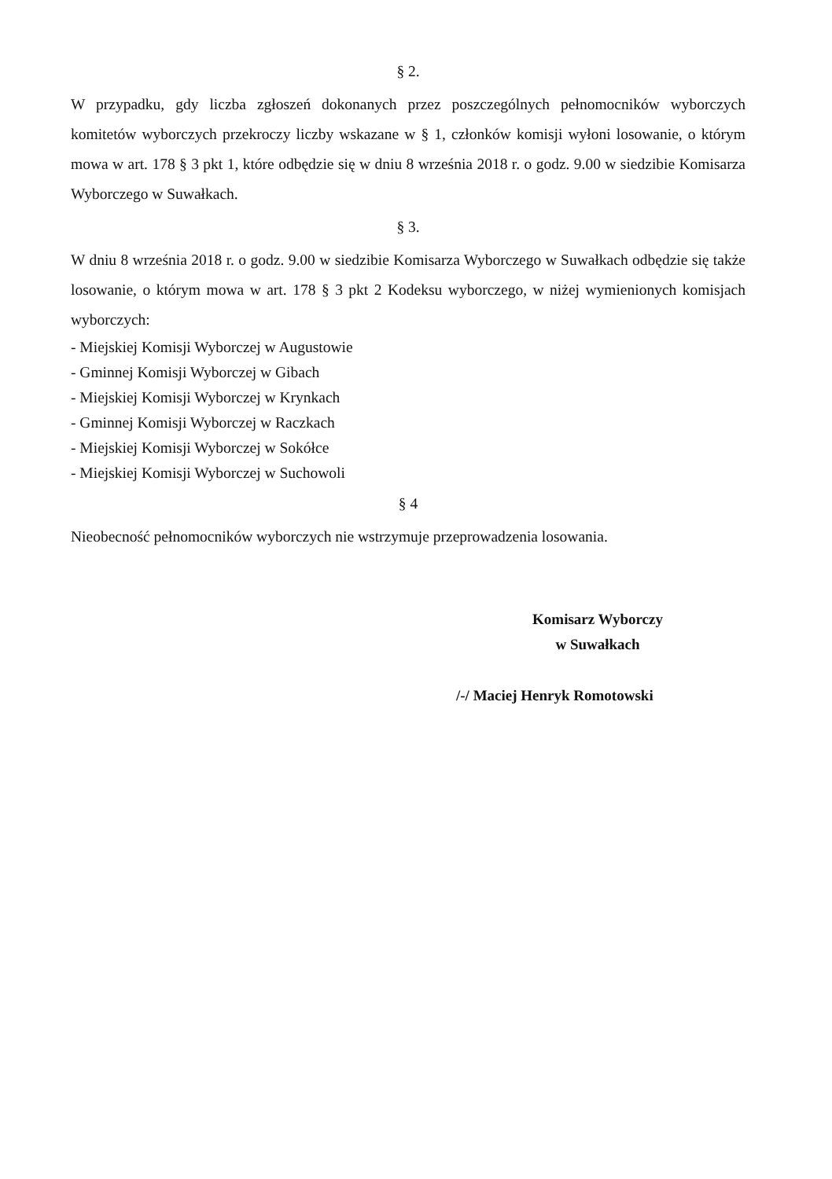§ 2.
W przypadku, gdy liczba zgłoszeń dokonanych przez poszczególnych pełnomocników wyborczych komitetów wyborczych przekroczy liczby wskazane w § 1, członków komisji wyłoni losowanie, o którym mowa w art. 178 § 3 pkt 1, które odbędzie się w dniu 8 września 2018 r. o godz. 9.00 w siedzibie Komisarza Wyborczego w Suwałkach.
§ 3.
W dniu 8 września 2018 r. o godz. 9.00 w siedzibie Komisarza Wyborczego w Suwałkach odbędzie się także losowanie, o którym mowa w art. 178 § 3 pkt 2 Kodeksu wyborczego, w niżej wymienionych komisjach wyborczych:
- Miejskiej Komisji Wyborczej w Augustowie
- Gminnej Komisji Wyborczej w Gibach
- Miejskiej Komisji Wyborczej w Krynkach
- Gminnej Komisji Wyborczej w Raczkach
- Miejskiej Komisji Wyborczej w Sokółce
- Miejskiej Komisji Wyborczej w Suchowoli
§ 4
Nieobecność pełnomocników wyborczych nie wstrzymuje przeprowadzenia losowania.
Komisarz Wyborczy
w Suwałkach
/-/ Maciej Henryk Romotowski